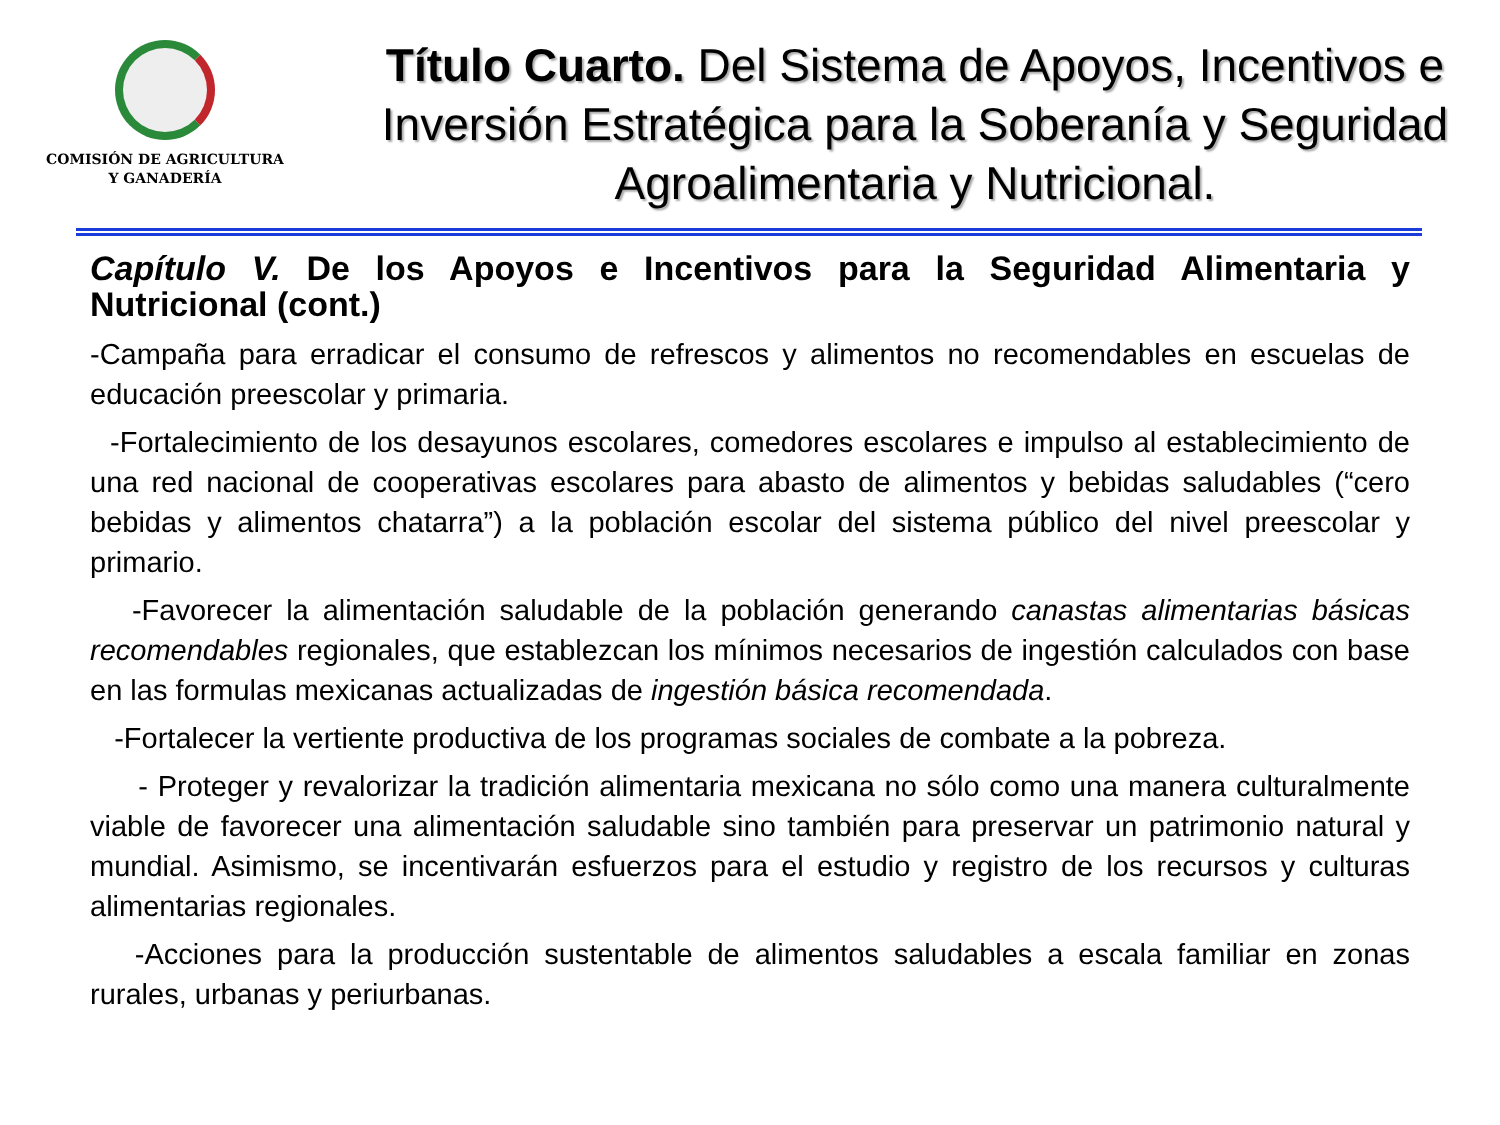COMISIÓN DE AGRICULTURA
Y GANADERÍA
Título Cuarto. Del Sistema de Apoyos, Incentivos e Inversión Estratégica para la Soberanía y Seguridad Agroalimentaria y Nutricional.
Capítulo V. De los Apoyos e Incentivos para la Seguridad Alimentaria y Nutricional (cont.)
-Campaña para erradicar el consumo de refrescos y alimentos no recomendables en escuelas de educación preescolar y primaria.
-Fortalecimiento de los desayunos escolares, comedores escolares e impulso al establecimiento de una red nacional de cooperativas escolares para abasto de alimentos y bebidas saludables (“cero bebidas y alimentos chatarra”) a la población escolar del sistema público del nivel preescolar y primario.
-Favorecer la alimentación saludable de la población generando canastas alimentarias básicas recomendables regionales, que establezcan los mínimos necesarios de ingestión calculados con base en las formulas mexicanas actualizadas de ingestión básica recomendada.
-Fortalecer la vertiente productiva de los programas sociales de combate a la pobreza.
- Proteger y revalorizar la tradición alimentaria mexicana no sólo como una manera culturalmente viable de favorecer una alimentación saludable sino también para preservar un patrimonio natural y mundial. Asimismo, se incentivarán esfuerzos para el estudio y registro de los recursos y culturas alimentarias regionales.
-Acciones para la producción sustentable de alimentos saludables a escala familiar en zonas rurales, urbanas y periurbanas.